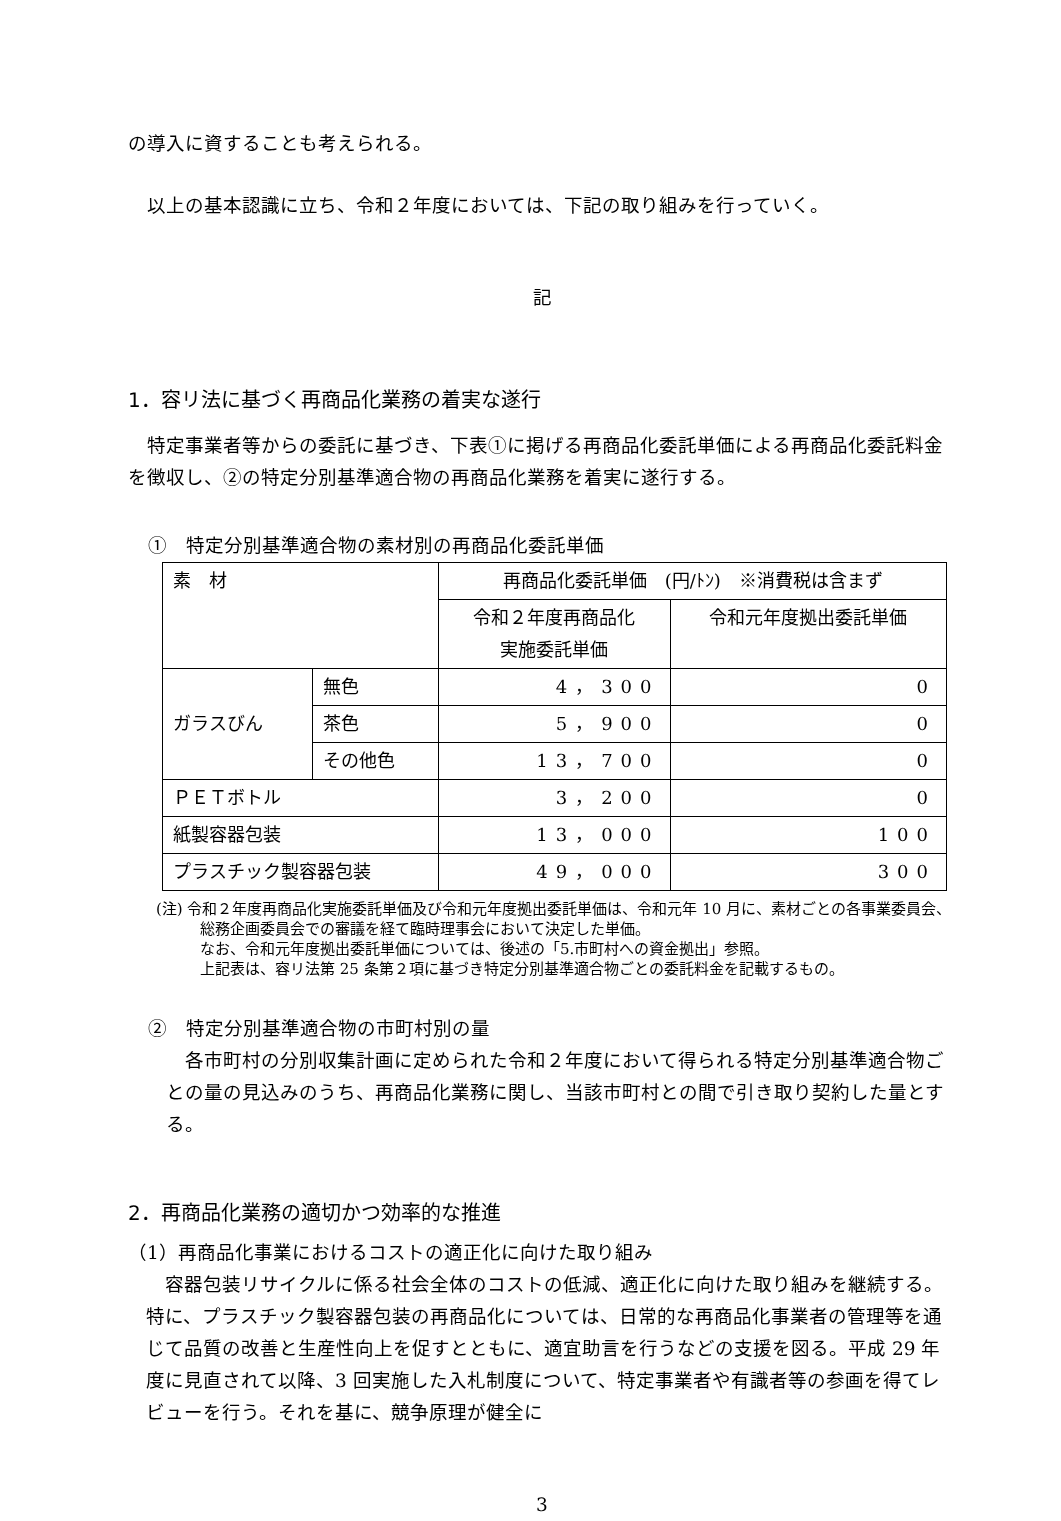の導入に資することも考えられる。
以上の基本認識に立ち、令和２年度においては、下記の取り組みを行っていく。
記
1．容リ法に基づく再商品化業務の着実な遂行
特定事業者等からの委託に基づき、下表①に掲げる再商品化委託単価による再商品化委託料金を徴収し、②の特定分別基準適合物の再商品化業務を着実に遂行する。
①　特定分別基準適合物の素材別の再商品化委託単価
| 素 材 | | 再商品化委託単価 (円/ﾄﾝ) ※消費税は含まず | |
| | | 令和２年度再商品化 実施委託単価 | 令和元年度拠出委託単価 |
| ガラスびん | 無色 | 4，300 | 0 |
| | 茶色 | 5，900 | 0 |
| | その他色 | 13，700 | 0 |
| ＰＥＴボトル | | 3，200 | 0 |
| 紙製容器包装 | | 13，000 | 100 |
| プラスチック製容器包装 | | 49，000 | 300 |
(注) 令和２年度再商品化実施委託単価及び令和元年度拠出委託単価は、令和元年 10 月に、素材ごとの各事業委員会、総務企画委員会での審議を経て臨時理事会において決定した単価。
なお、令和元年度拠出委託単価については、後述の「5.市町村への資金拠出」参照。
上記表は、容リ法第 25 条第２項に基づき特定分別基準適合物ごとの委託料金を記載するもの。
②　特定分別基準適合物の市町村別の量
各市町村の分別収集計画に定められた令和２年度において得られる特定分別基準適合物ごとの量の見込みのうち、再商品化業務に関し、当該市町村との間で引き取り契約した量とする。
2．再商品化業務の適切かつ効率的な推進
（1）再商品化事業におけるコストの適正化に向けた取り組み
容器包装リサイクルに係る社会全体のコストの低減、適正化に向けた取り組みを継続する。特に、プラスチック製容器包装の再商品化については、日常的な再商品化事業者の管理等を通じて品質の改善と生産性向上を促すとともに、適宜助言を行うなどの支援を図る。平成 29 年度に見直されて以降、3 回実施した入札制度について、特定事業者や有識者等の参画を得てレビューを行う。それを基に、競争原理が健全に
3